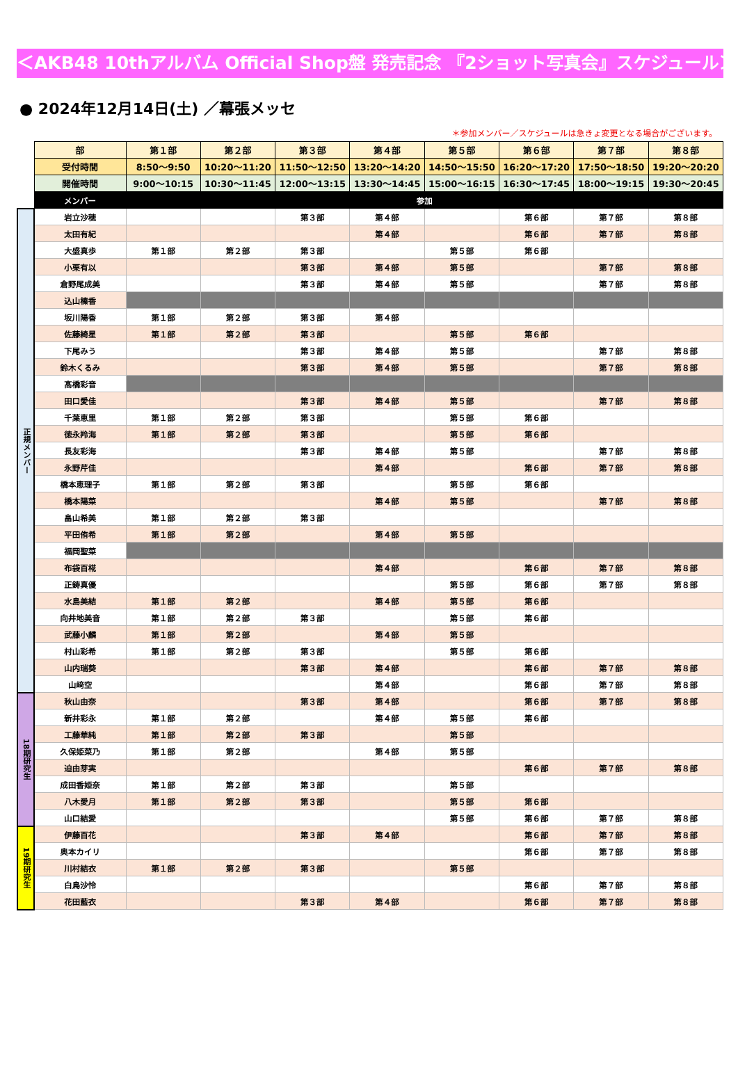＜AKB48 10thアルバム Official Shop盤 発売記念 『2ショット写真会』スケジュール＞
● 2024年12月14日(土) ／幕張メッセ
＊参加メンバー／スケジュールは急きょ変更となる場合がございます。
| | 部 | 第１部 | 第２部 | 第３部 | 第４部 | 第５部 | 第６部 | 第７部 | 第８部 |
| | 受付時間 | 8:50～9:50 | 10:20～11:20 | 11:50～12:50 | 13:20～14:20 | 14:50～15:50 | 16:20～17:20 | 17:50～18:50 | 19:20～20:20 |
| | 開催時間 | 9:00～10:15 | 10:30～11:45 | 12:00～13:15 | 13:30～14:45 | 15:00～16:15 | 16:30～17:45 | 18:00～19:15 | 19:30～20:45 |
| | メンバー | 参加 | | | | | | | |
| 正規メンバー | 岩立沙穂 | | | 第３部 | 第４部 | | 第６部 | 第７部 | 第８部 |
| | 太田有紀 | | | | 第４部 | | 第６部 | 第７部 | 第８部 |
| | 大盛真歩 | 第１部 | 第２部 | 第３部 | | 第５部 | 第６部 | | |
| | 小栗有以 | | | 第３部 | 第４部 | 第５部 | | 第７部 | 第８部 |
| | 倉野尾成美 | | | 第３部 | 第４部 | 第５部 | | 第７部 | 第８部 |
| | 込山榛香 | | | | | | | | |
| | 坂川陽香 | 第１部 | 第２部 | 第３部 | 第４部 | | | | |
| | 佐藤綺星 | 第１部 | 第２部 | 第３部 | | 第５部 | 第６部 | | |
| | 下尾みう | | | 第３部 | 第４部 | 第５部 | | 第７部 | 第８部 |
| | 鈴木くるみ | | | 第３部 | 第４部 | 第５部 | | 第７部 | 第８部 |
| | 髙橋彩音 | | | | | | | | |
| | 田口愛佳 | | | 第３部 | 第４部 | 第５部 | | 第７部 | 第８部 |
| | 千葉恵里 | 第１部 | 第２部 | 第３部 | | 第５部 | 第６部 | | |
| | 徳永羚海 | 第１部 | 第２部 | 第３部 | | 第５部 | 第６部 | | |
| | 長友彩海 | | | 第３部 | 第４部 | 第５部 | | 第７部 | 第８部 |
| | 永野芹佳 | | | | 第４部 | | 第６部 | 第７部 | 第８部 |
| | 橋本恵理子 | 第１部 | 第２部 | 第３部 | | 第５部 | 第６部 | | |
| | 橋本陽菜 | | | | 第４部 | 第５部 | | 第７部 | 第８部 |
| | 畠山希美 | 第１部 | 第２部 | 第３部 | | | | | |
| | 平田侑希 | 第１部 | 第２部 | | 第４部 | 第５部 | | | |
| | 福岡聖菜 | | | | | | | | |
| | 布袋百椛 | | | | 第４部 | | 第６部 | 第７部 | 第８部 |
| | 正鋳真優 | | | | | 第５部 | 第６部 | 第７部 | 第８部 |
| | 水島美結 | 第１部 | 第２部 | | 第４部 | 第５部 | 第６部 | | |
| | 向井地美音 | 第１部 | 第２部 | 第３部 | | 第５部 | 第６部 | | |
| | 武藤小麟 | 第１部 | 第２部 | | 第４部 | 第５部 | | | |
| | 村山彩希 | 第１部 | 第２部 | 第３部 | | 第５部 | 第６部 | | |
| | 山内瑞葵 | | | 第３部 | 第４部 | | 第６部 | 第７部 | 第８部 |
| | 山﨑空 | | | | 第４部 | | 第６部 | 第７部 | 第８部 |
| 18期研究生 | 秋山由奈 | | | 第３部 | 第４部 | | 第６部 | 第７部 | 第８部 |
| | 新井彩永 | 第１部 | 第２部 | | 第４部 | 第５部 | 第６部 | | |
| | 工藤華純 | 第１部 | 第２部 | 第３部 | | 第５部 | | | |
| | 久保姫菜乃 | 第１部 | 第２部 | | 第４部 | 第５部 | | | |
| | 迫由芽実 | | | | | | 第６部 | 第７部 | 第８部 |
| | 成田香姫奈 | 第１部 | 第２部 | 第３部 | | 第５部 | | | |
| | 八木愛月 | 第１部 | 第２部 | 第３部 | | 第５部 | 第６部 | | |
| | 山口結愛 | | | | | 第５部 | 第６部 | 第７部 | 第８部 |
| 19期研究生 | 伊藤百花 | | | 第３部 | 第４部 | | 第６部 | 第７部 | 第８部 |
| | 奥本カイリ | | | | | | 第６部 | 第７部 | 第８部 |
| | 川村結衣 | 第１部 | 第２部 | 第３部 | | 第５部 | | | |
| | 白鳥沙怜 | | | | | | 第６部 | 第７部 | 第８部 |
| | 花田藍衣 | | | 第３部 | 第４部 | | 第６部 | 第７部 | 第８部 |